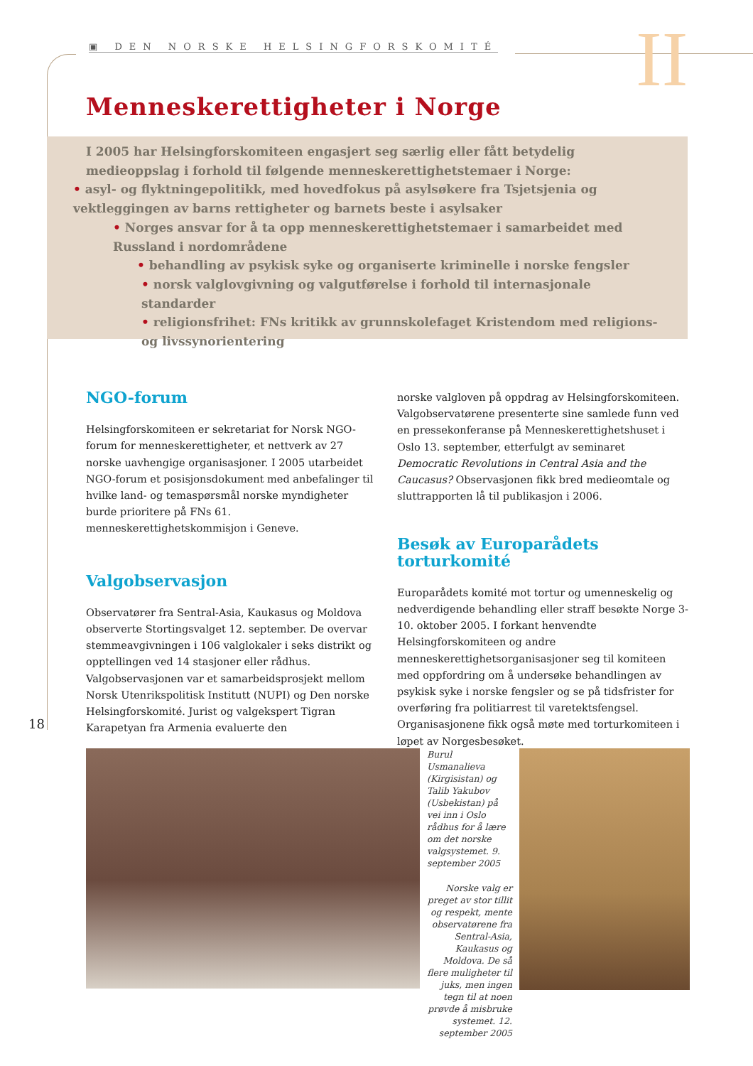▣ DEN NORSKE HELSINGFORSKOMITÉ II
Menneskerettigheter i Norge
I 2005 har Helsingforskomiteen engasjert seg særlig eller fått betydelig medieoppslag i forhold til følgende menneskerettighetstemaer i Norge:
• asyl- og flyktningepolitikk, med hovedfokus på asylsøkere fra Tsjetsjenia og vektleggingen av barns rettigheter og barnets beste i asylsaker
• Norges ansvar for å ta opp menneskerettighetstemaer i samarbeidet med Russland i nordområdene
• behandling av psykisk syke og organiserte kriminelle i norske fengsler
• norsk valglovgivning og valgutførelse i forhold til internasjonale standarder
• religionsfrihet: FNs kritikk av grunnskolefaget Kristendom med religions- og livssynorientering
NGO-forum
Helsingforskomiteen er sekretariat for Norsk NGO-forum for menneskerettigheter, et nettverk av 27 norske uavhengige organisasjoner. I 2005 utarbeidet NGO-forum et posisjonsdokument med anbefalinger til hvilke land- og temaspørsmål norske myndigheter burde prioritere på FNs 61. menneskerettighetskommisjon i Geneve.
Valgobservasjon
Observatører fra Sentral-Asia, Kaukasus og Moldova observerte Stortingsvalget 12. september. De overvar stemmeavgivningen i 106 valglokaler i seks distrikt og opptellingen ved 14 stasjoner eller rådhus. Valgobservasjonen var et samarbeidsprosjekt mellom Norsk Utenrikspolitisk Institutt (NUPI) og Den norske Helsingforskomité. Jurist og valgekspert Tigran Karapetyan fra Armenia evaluerte den
norske valgloven på oppdrag av Helsingforskomiteen. Valgobservatørene presenterte sine samlede funn ved en pressekonferanse på Menneskerettighetshuset i Oslo 13. september, etterfulgt av seminaret Democratic Revolutions in Central Asia and the Caucasus? Observasjonen fikk bred medieomtale og sluttrapporten lå til publikasjon i 2006.
Besøk av Europarådets torturkomité
Europarådets komité mot tortur og umenneskelig og nedverdigende behandling eller straff besøkte Norge 3-10. oktober 2005. I forkant henvendte Helsingforskomiteen og andre menneskerettighetsorganisasjoner seg til komiteen med oppfordring om å undersøke behandlingen av psykisk syke i norske fengsler og se på tidsfrister for overføring fra politiarrest til varetektsfengsel. Organisasjonene fikk også møte med torturkomiteen i løpet av Norgesbesøket.
18
Burul Usmanalieva (Kirgisistan) og Talib Yakubov (Usbekistan) på vei inn i Oslo rådhus for å lære om det norske valgsystemet. 9. september 2005
Norske valg er preget av stor tillit og respekt, mente observatørene fra Sentral-Asia, Kaukasus og Moldova. De så flere muligheter til juks, men ingen tegn til at noen prøvde å misbruke systemet. 12. september 2005